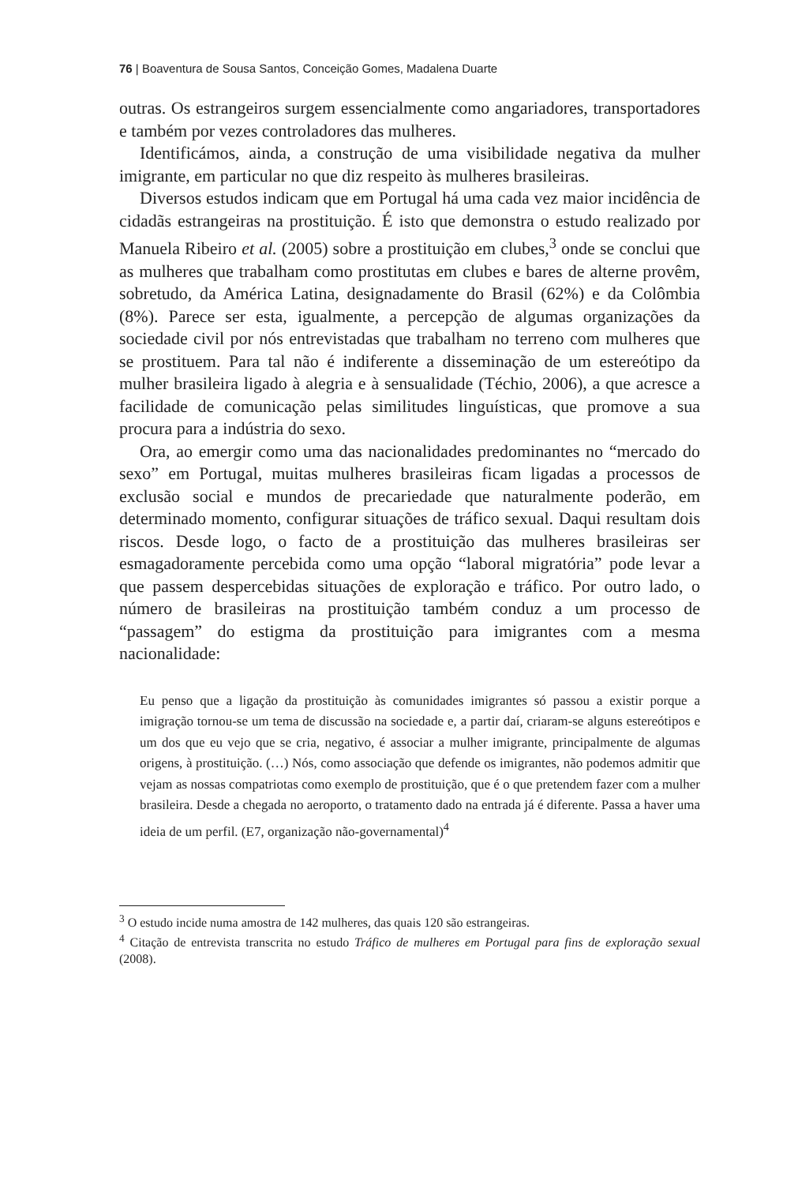76 | Boaventura de Sousa Santos, Conceição Gomes, Madalena Duarte
outras. Os estrangeiros surgem essencialmente como angariadores, transportadores e também por vezes controladores das mulheres.
Identificámos, ainda, a construção de uma visibilidade negativa da mulher imigrante, em particular no que diz respeito às mulheres brasileiras.
Diversos estudos indicam que em Portugal há uma cada vez maior incidência de cidadãs estrangeiras na prostituição. É isto que demonstra o estudo realizado por Manuela Ribeiro et al. (2005) sobre a prostituição em clubes,<sup>3</sup> onde se conclui que as mulheres que trabalham como prostitutas em clubes e bares de alterne provêm, sobretudo, da América Latina, designadamente do Brasil (62%) e da Colômbia (8%). Parece ser esta, igualmente, a percepção de algumas organizações da sociedade civil por nós entrevistadas que trabalham no terreno com mulheres que se prostituem. Para tal não é indiferente a disseminação de um estereótipo da mulher brasileira ligado à alegria e à sensualidade (Téchio, 2006), a que acresce a facilidade de comunicação pelas similitudes linguísticas, que promove a sua procura para a indústria do sexo.
Ora, ao emergir como uma das nacionalidades predominantes no “mercado do sexo” em Portugal, muitas mulheres brasileiras ficam ligadas a processos de exclusão social e mundos de precariedade que naturalmente poderão, em determinado momento, configurar situações de tráfico sexual. Daqui resultam dois riscos. Desde logo, o facto de a prostituição das mulheres brasileiras ser esmagadoramente percebida como uma opção “laboral migratória” pode levar a que passem despercebidas situações de exploração e tráfico. Por outro lado, o número de brasileiras na prostituição também conduz a um processo de “passagem” do estigma da prostituição para imigrantes com a mesma nacionalidade:
Eu penso que a ligação da prostituição às comunidades imigrantes só passou a existir porque a imigração tornou-se um tema de discussão na sociedade e, a partir daí, criaram-se alguns estereótipos e um dos que eu vejo que se cria, negativo, é associar a mulher imigrante, principalmente de algumas origens, à prostituição. (…) Nós, como associação que defende os imigrantes, não podemos admitir que vejam as nossas compatriotas como exemplo de prostituição, que é o que pretendem fazer com a mulher brasileira. Desde a chegada no aeroporto, o tratamento dado na entrada já é diferente. Passa a haver uma ideia de um perfil. (E7, organização não-governamental)<sup>4</sup>
<sup>3</sup> O estudo incide numa amostra de 142 mulheres, das quais 120 são estrangeiras.
<sup>4</sup> Citação de entrevista transcrita no estudo Tráfico de mulheres em Portugal para fins de exploração sexual (2008).